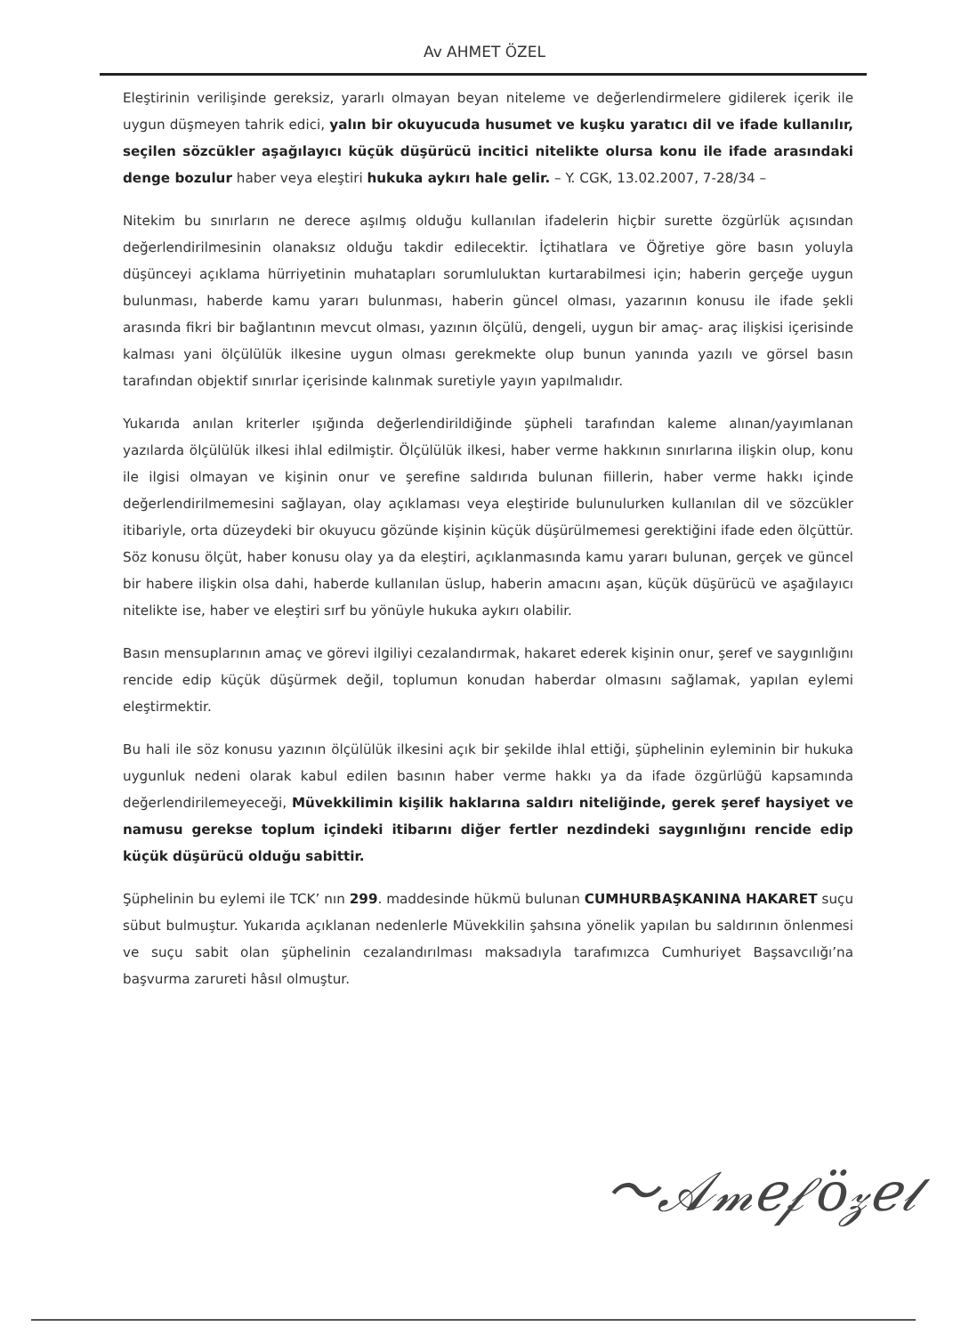Av AHMET ÖZEL
Eleştirinin verilişinde gereksiz, yararlı olmayan beyan niteleme ve değerlendirmelere gidilerek içerik ile uygun düşmeyen tahrik edici, yalın bir okuyucuda husumet ve kuşku yaratıcı dil ve ifade kullanılır, seçilen sözcükler aşağılayıcı küçük düşürücü incitici nitelikte olursa konu ile ifade arasındaki denge bozulur haber veya eleştiri hukuka aykırı hale gelir. – Y. CGK, 13.02.2007, 7-28/34 –
Nitekim bu sınırların ne derece aşılmış olduğu kullanılan ifadelerin hiçbir surette özgürlük açısından değerlendirilmesinin olanaksız olduğu takdir edilecektir. İçtihatlara ve Öğretiye göre basın yoluyla düşünceyi açıklama hürriyetinin muhatapları sorumluluktan kurtarabilmesi için; haberin gerçeğe uygun bulunması, haberde kamu yararı bulunması, haberin güncel olması, yazarının konusu ile ifade şekli arasında fikri bir bağlantının mevcut olması, yazının ölçülü, dengeli, uygun bir amaç- araç ilişkisi içerisinde kalması yani ölçülülük ilkesine uygun olması gerekmekte olup bunun yanında yazılı ve görsel basın tarafından objektif sınırlar içerisinde kalınmak suretiyle yayın yapılmalıdır.
Yukarıda anılan kriterler ışığında değerlendirildiğinde şüpheli tarafından kaleme alınan/yayımlanan yazılarda ölçülülük ilkesi ihlal edilmiştir. Ölçülülük ilkesi, haber verme hakkının sınırlarına ilişkin olup, konu ile ilgisi olmayan ve kişinin onur ve şerefine saldırıda bulunan fiillerin, haber verme hakkı içinde değerlendirilmemesini sağlayan, olay açıklaması veya eleştiride bulunulurken kullanılan dil ve sözcükler itibariyle, orta düzeydeki bir okuyucu gözünde kişinin küçük düşürülmemesi gerektiğini ifade eden ölçüttür. Söz konusu ölçüt, haber konusu olay ya da eleştiri, açıklanmasında kamu yararı bulunan, gerçek ve güncel bir habere ilişkin olsa dahi, haberde kullanılan üslup, haberin amacını aşan, küçük düşürücü ve aşağılayıcı nitelikte ise, haber ve eleştiri sırf bu yönüyle hukuka aykırı olabilir.
Basın mensuplarının amaç ve görevi ilgiliyi cezalandırmak, hakaret ederek kişinin onur, şeref ve saygınlığını rencide edip küçük düşürmek değil, toplumun konudan haberdar olmasını sağlamak, yapılan eylemi eleştirmektir.
Bu hali ile söz konusu yazının ölçülülük ilkesini açık bir şekilde ihlal ettiği, şüphelinin eyleminin bir hukuka uygunluk nedeni olarak kabul edilen basının haber verme hakkı ya da ifade özgürlüğü kapsamında değerlendirilemeyeceği, Müvekkilimin kişilik haklarına saldırı niteliğinde, gerek şeref haysiyet ve namusu gerekse toplum içindeki itibarını diğer fertler nezdindeki saygınlığını rencide edip küçük düşürücü olduğu sabittir.
Şüphelinin bu eylemi ile TCK’ nın 299. maddesinde hükmü bulunan CUMHURBAŞKANINA HAKARET suçu sübut bulmuştur. Yukarıda açıklanan nedenlerle Müvekkilin şahsına yönelik yapılan bu saldırının önlenmesi ve suçu sabit olan şüphelinin cezalandırılması maksadıyla tarafımızca Cumhuriyet Başsavcılığı’na başvurma zarureti hâsıl olmuştur.
〜𝒜𝓂𝑒𝒻ö𝓏𝑒𝓁